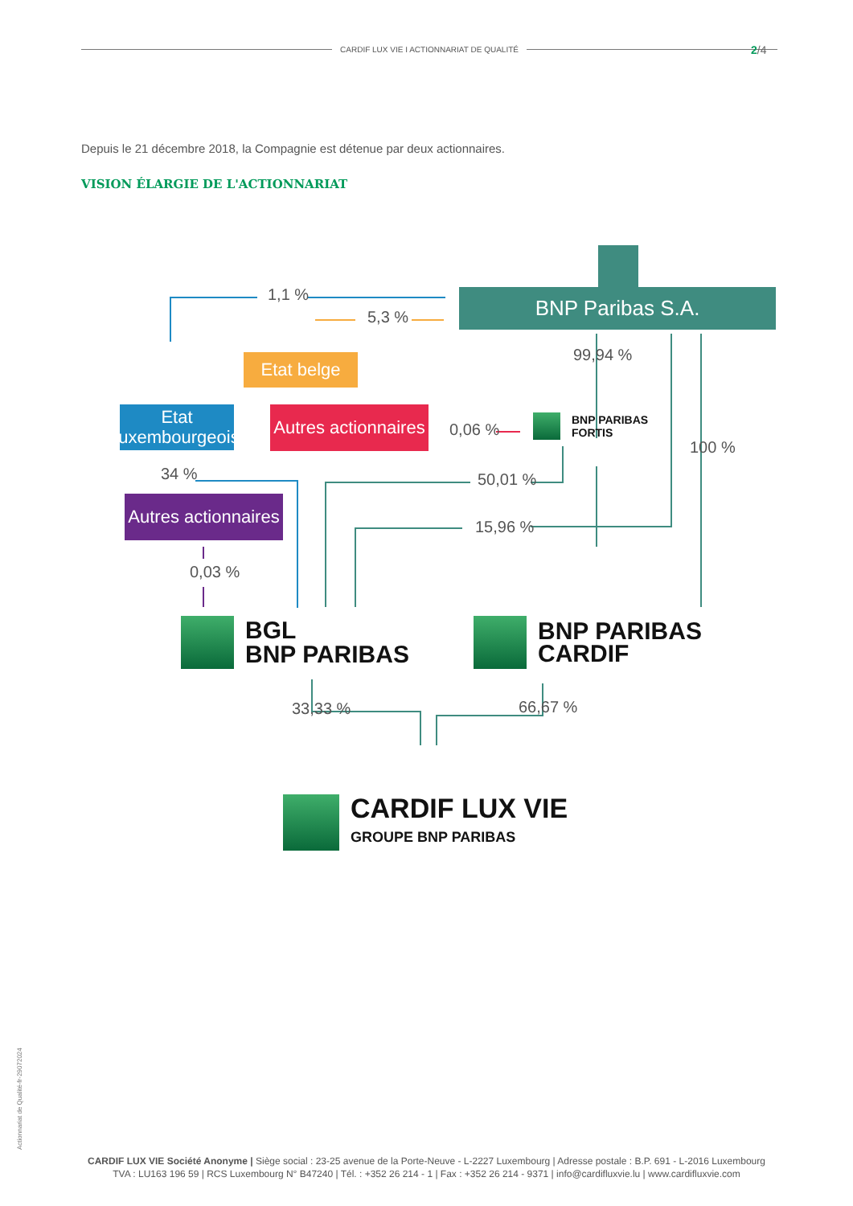CARDIF LUX VIE I ACTIONNARIAT DE QUALITÉ 2/4
Depuis le 21 décembre 2018, la Compagnie est détenue par deux actionnaires.
VISION ÉLARGIE DE L'ACTIONNARIAT
BNP Paribas S.A.
Etat belge
Etat luxembourgeois
Autres actionnaires
Autres actionnaires
1,1 %
5,3 %
99,94 %
0,06 %
100 %
34 % 50,01 %
15,96 %
0,03 %
33,33 % 66,67 %
BNP PARIBAS
FORTIS
BGL
BNP PARIBAS
BNP PARIBAS
CARDIF
CARDIF LUX VIE
GROUPE BNP PARIBAS
Actionnariat de Qualité-fr-29072024
CARDIF LUX VIE Société Anonyme | Siège social : 23-25 avenue de la Porte-Neuve - L-2227 Luxembourg | Adresse postale : B.P. 691 - L-2016 Luxembourg
TVA : LU163 196 59 | RCS Luxembourg N° B47240 | Tél. : +352 26 214 - 1 | Fax : +352 26 214 - 9371 | info@cardifluxvie.lu | www.cardifluxvie.com